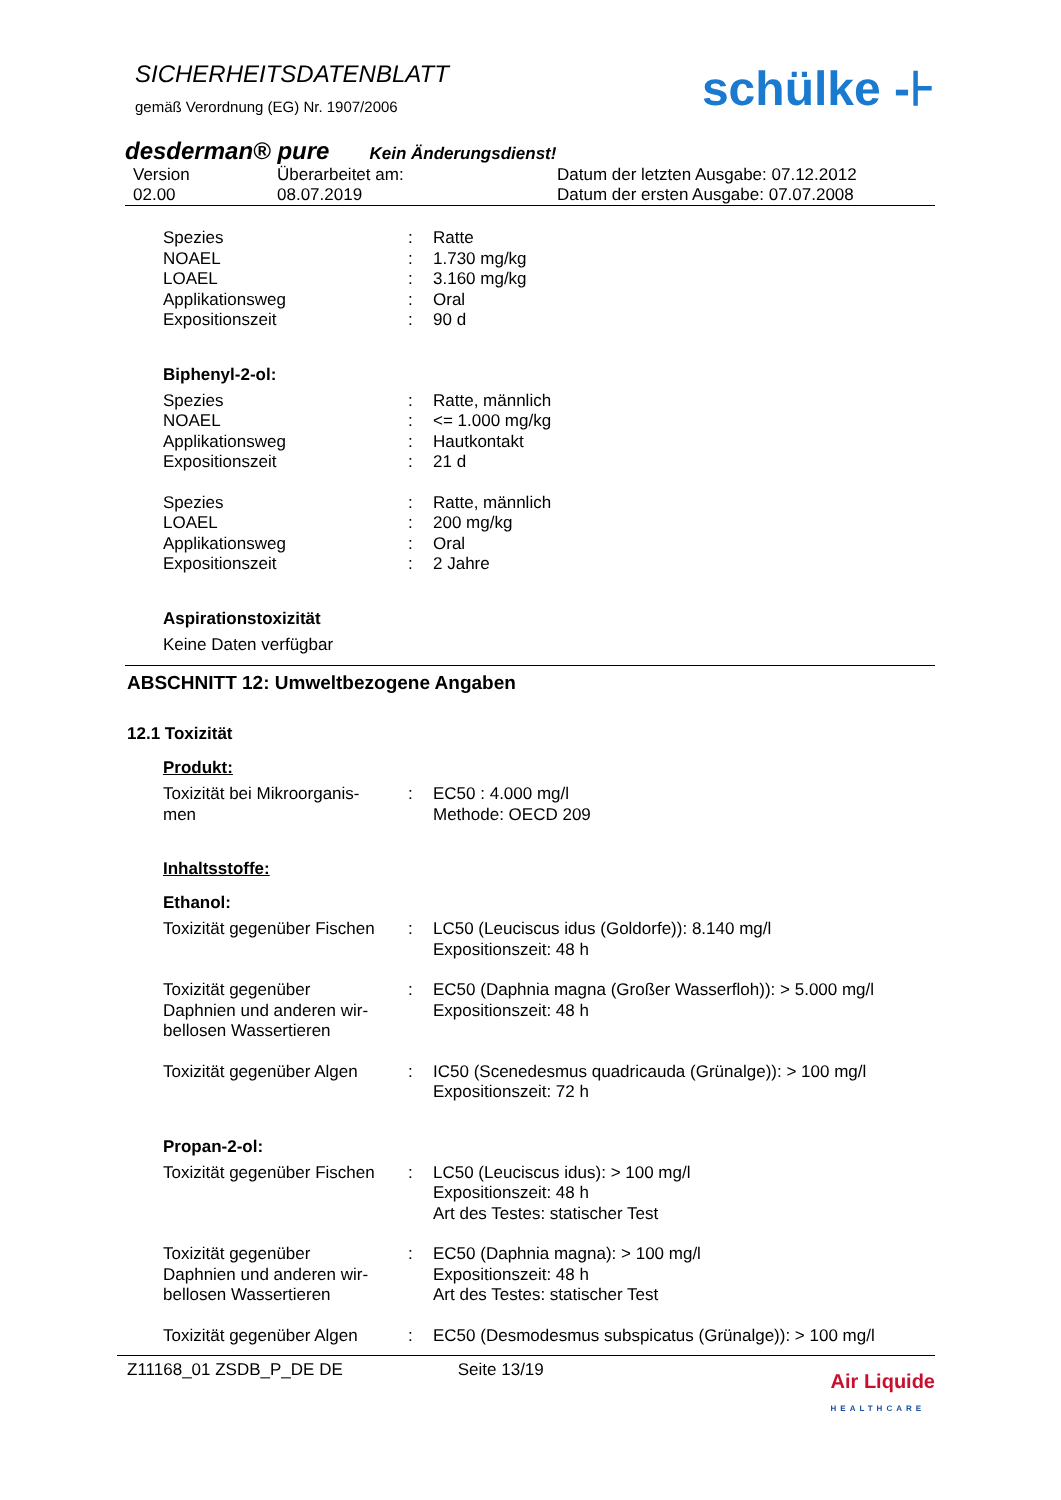SICHERHEITSDATENBLATT
gemäß Verordnung (EG) Nr. 1907/2006
schülke -⊦
desderman® pure Kein Änderungsdienst!
Version
02.00 Überarbeitet am:
08.07.2019 Datum der letzten Ausgabe: 07.12.2012
Datum der ersten Ausgabe: 07.07.2008
Spezies: Ratte
NOAEL: 1.730 mg/kg
LOAEL: 3.160 mg/kg
Applikationsweg: Oral
Expositionszeit: 90 d
Biphenyl-2-ol:
Spezies: Ratte, männlich
NOAEL: <= 1.000 mg/kg
Applikationsweg: Hautkontakt
Expositionszeit: 21 d
Spezies: Ratte, männlich
LOAEL: 200 mg/kg
Applikationsweg: Oral
Expositionszeit: 2 Jahre
Aspirationstoxizität
Keine Daten verfügbar
ABSCHNITT 12: Umweltbezogene Angaben
12.1 Toxizität
Produkt:
Toxizität bei Mikroorganis-
men: EC50 : 4.000 mg/l
Methode: OECD 209
Inhaltsstoffe:
Ethanol:
Toxizität gegenüber Fischen: LC50 (Leuciscus idus (Goldorfe)): 8.140 mg/l
Expositionszeit: 48 h
Toxizität gegenüber
Daphnien und anderen wir-
bellosen Wassertieren: EC50 (Daphnia magna (Großer Wasserfloh)): > 5.000 mg/l
Expositionszeit: 48 h
Toxizität gegenüber Algen: IC50 (Scenedesmus quadricauda (Grünalge)): > 100 mg/l
Expositionszeit: 72 h
Propan-2-ol:
Toxizität gegenüber Fischen: LC50 (Leuciscus idus): > 100 mg/l
Expositionszeit: 48 h
Art des Testes: statischer Test
Toxizität gegenüber
Daphnien und anderen wir-
bellosen Wassertieren: EC50 (Daphnia magna): > 100 mg/l
Expositionszeit: 48 h
Art des Testes: statischer Test
Toxizität gegenüber Algen: EC50 (Desmodesmus subspicatus (Grünalge)): > 100 mg/l
Z11168_01 ZSDB_P_DE DE Seite 13/19 Air Liquide
HEALTHCARE